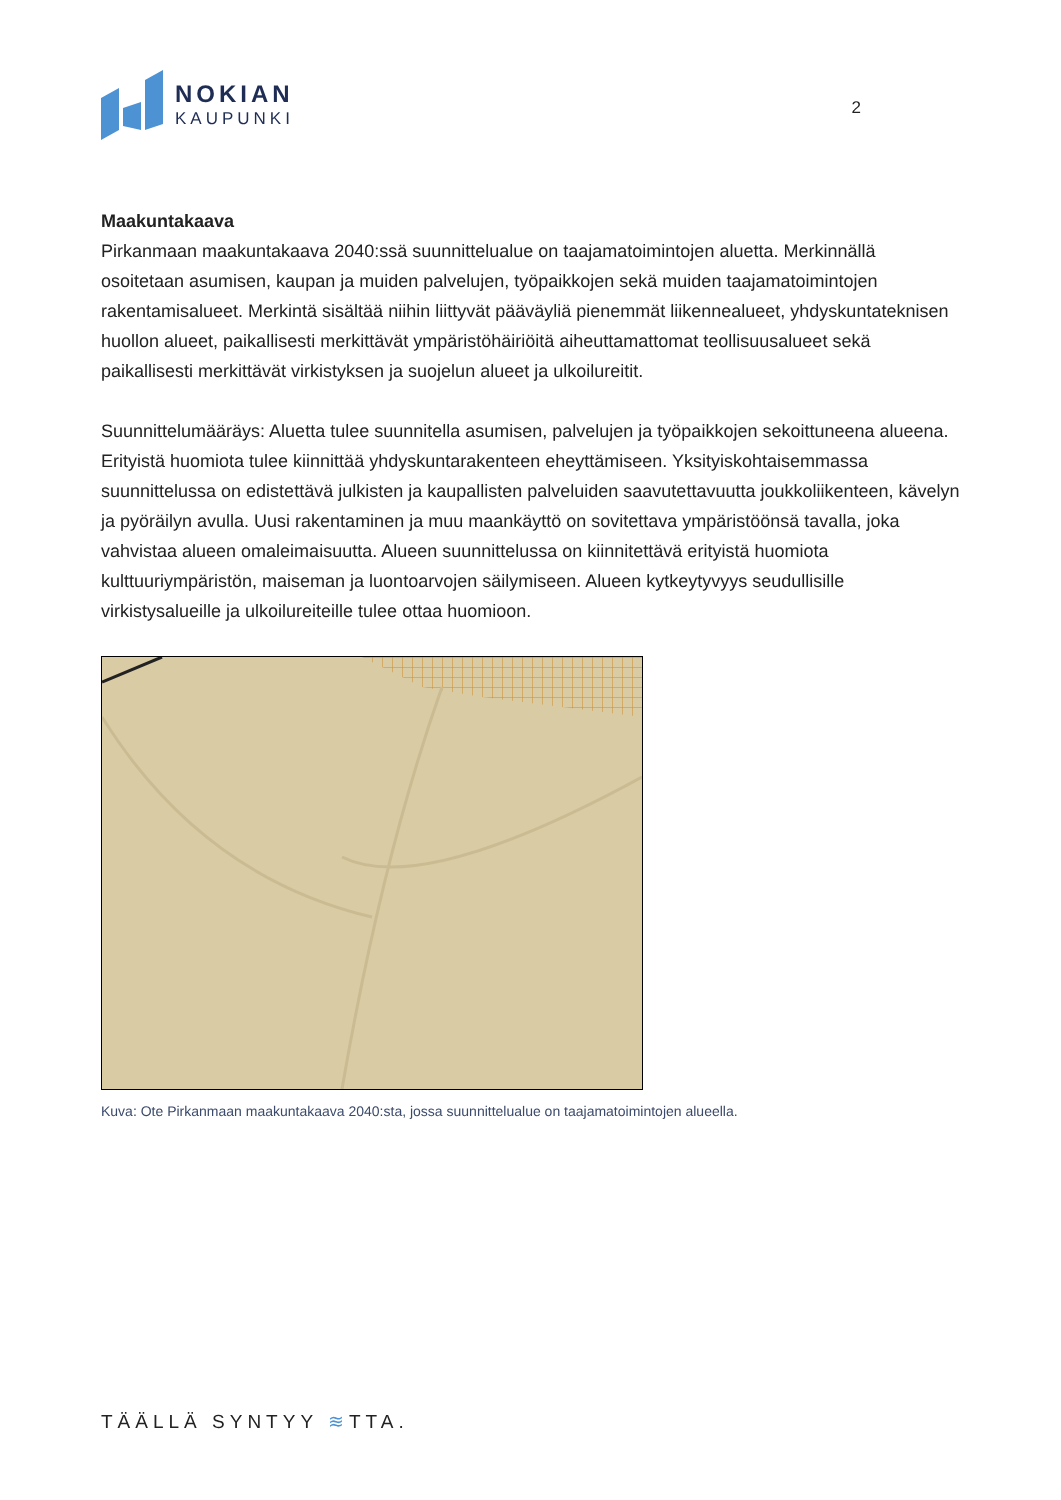NOKIAN
KAUPUNKI
2
Maakuntakaava
Pirkanmaan maakuntakaava 2040:ssä suunnittelualue on taajamatoimintojen aluetta. Merkinnällä osoitetaan asumisen, kaupan ja muiden palvelujen, työpaikkojen sekä muiden taajamatoimintojen rakentamisalueet. Merkintä sisältää niihin liittyvät pääväyliä pienemmät liikennealueet, yhdyskuntateknisen huollon alueet, paikallisesti merkittävät ympäristöhäiriöitä aiheuttamattomat teollisuusalueet sekä paikallisesti merkittävät virkistyksen ja suojelun alueet ja ulkoilureitit.
Suunnittelumääräys: Aluetta tulee suunnitella asumisen, palvelujen ja työpaikkojen sekoittuneena alueena. Erityistä huomiota tulee kiinnittää yhdyskuntarakenteen eheyttämiseen. Yksityiskohtaisemmassa suunnittelussa on edistettävä julkisten ja kaupallisten palveluiden saavutettavuutta joukkoliikenteen, kävelyn ja pyöräilyn avulla. Uusi rakentaminen ja muu maankäyttö on sovitettava ympäristöönsä tavalla, joka vahvistaa alueen omaleimaisuutta. Alueen suunnittelussa on kiinnitettävä erityistä huomiota kulttuuriympäristön, maiseman ja luontoarvojen säilymiseen. Alueen kytkeytyvyys seudullisille virkistysalueille ja ulkoilureiteille tulee ottaa huomioon.
Kuva: Ote Pirkanmaan maakuntakaava 2040:sta, jossa suunnittelualue on taajamatoimintojen alueella.
TÄÄLLÄ SYNTYY ≋TTA.